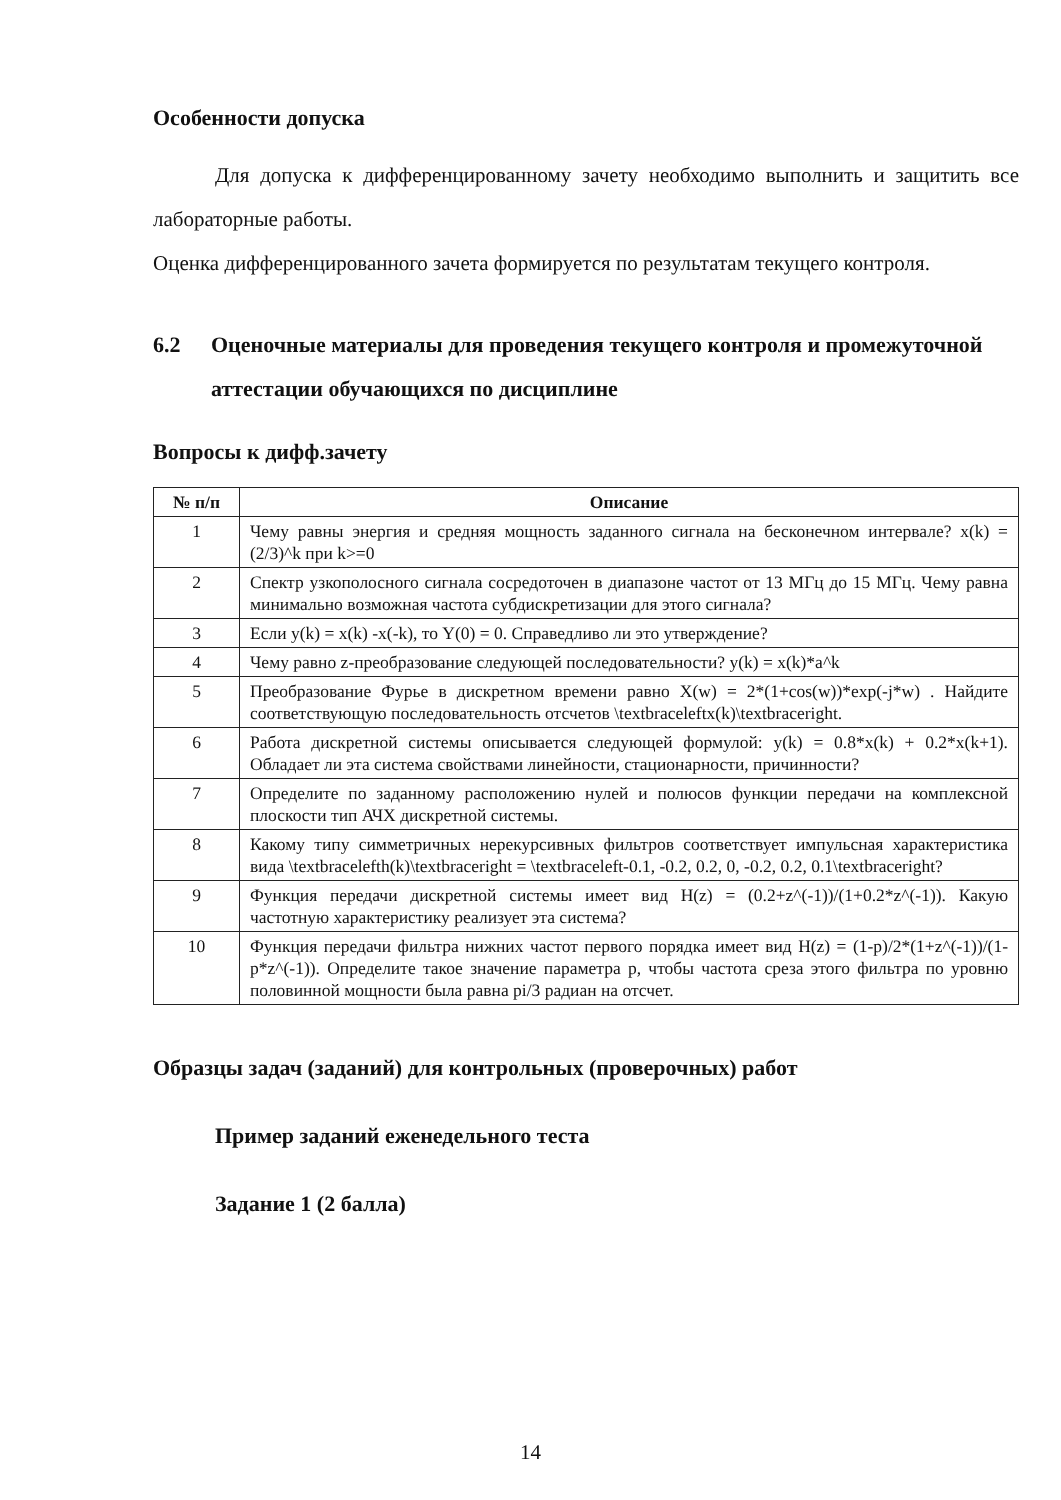Особенности допуска
Для допуска к дифференцированному зачету необходимо выполнить и защитить все лабораторные работы.
Оценка дифференцированного зачета формируется по результатам текущего контроля.
6.2 Оценочные материалы для проведения текущего контроля и промежуточной аттестации обучающихся по дисциплине
Вопросы к дифф.зачету
| № п/п | Описание |
| --- | --- |
| 1 | Чему равны энергия и средняя мощность заданного сигнала на бесконечном интервале? x(k) = (2/3)^k при k>=0 |
| 2 | Спектр узкополосного сигнала сосредоточен в диапазоне частот от 13 МГц до 15 МГц. Чему равна минимально возможная частота субдискретизации для этого сигнала? |
| 3 | Если y(k) = x(k) -x(-k), то Y(0) = 0. Справедливо ли это утверждение? |
| 4 | Чему равно z-преобразование следующей последовательности? y(k) = x(k)*a^k |
| 5 | Преобразование Фурье в дискретном времени равно X(w) = 2*(1+cos(w))*exp(-j*w) . Найдите соответствующую последовательность отсчетов \textbraceleftx(k)\textbraceright. |
| 6 | Работа дискретной системы описывается следующей формулой: y(k) = 0.8*x(k) + 0.2*x(k+1). Обладает ли эта система свойствами линейности, стационарности, причинности? |
| 7 | Определите по заданному расположению нулей и полюсов функции передачи на комплексной плоскости тип АЧХ дискретной системы. |
| 8 | Какому типу симметричных нерекурсивных фильтров соответствует импульсная характеристика вида \textbracelefth(k)\textbraceright = \textbraceleft-0.1, -0.2, 0.2, 0, -0.2, 0.2, 0.1\textbraceright? |
| 9 | Функция передачи дискретной системы имеет вид H(z) = (0.2+z^(-1))/(1+0.2*z^(-1)). Какую частотную характеристику реализует эта система? |
| 10 | Функция передачи фильтра нижних частот первого порядка имеет вид H(z) = (1-p)/2*(1+z^(-1))/(1-p*z^(-1)). Определите такое значение параметра p, чтобы частота среза этого фильтра по уровню половинной мощности была равна pi/3 радиан на отсчет. |
Образцы задач (заданий) для контрольных (проверочных) работ
Пример заданий еженедельного теста
Задание 1 (2 балла)
14